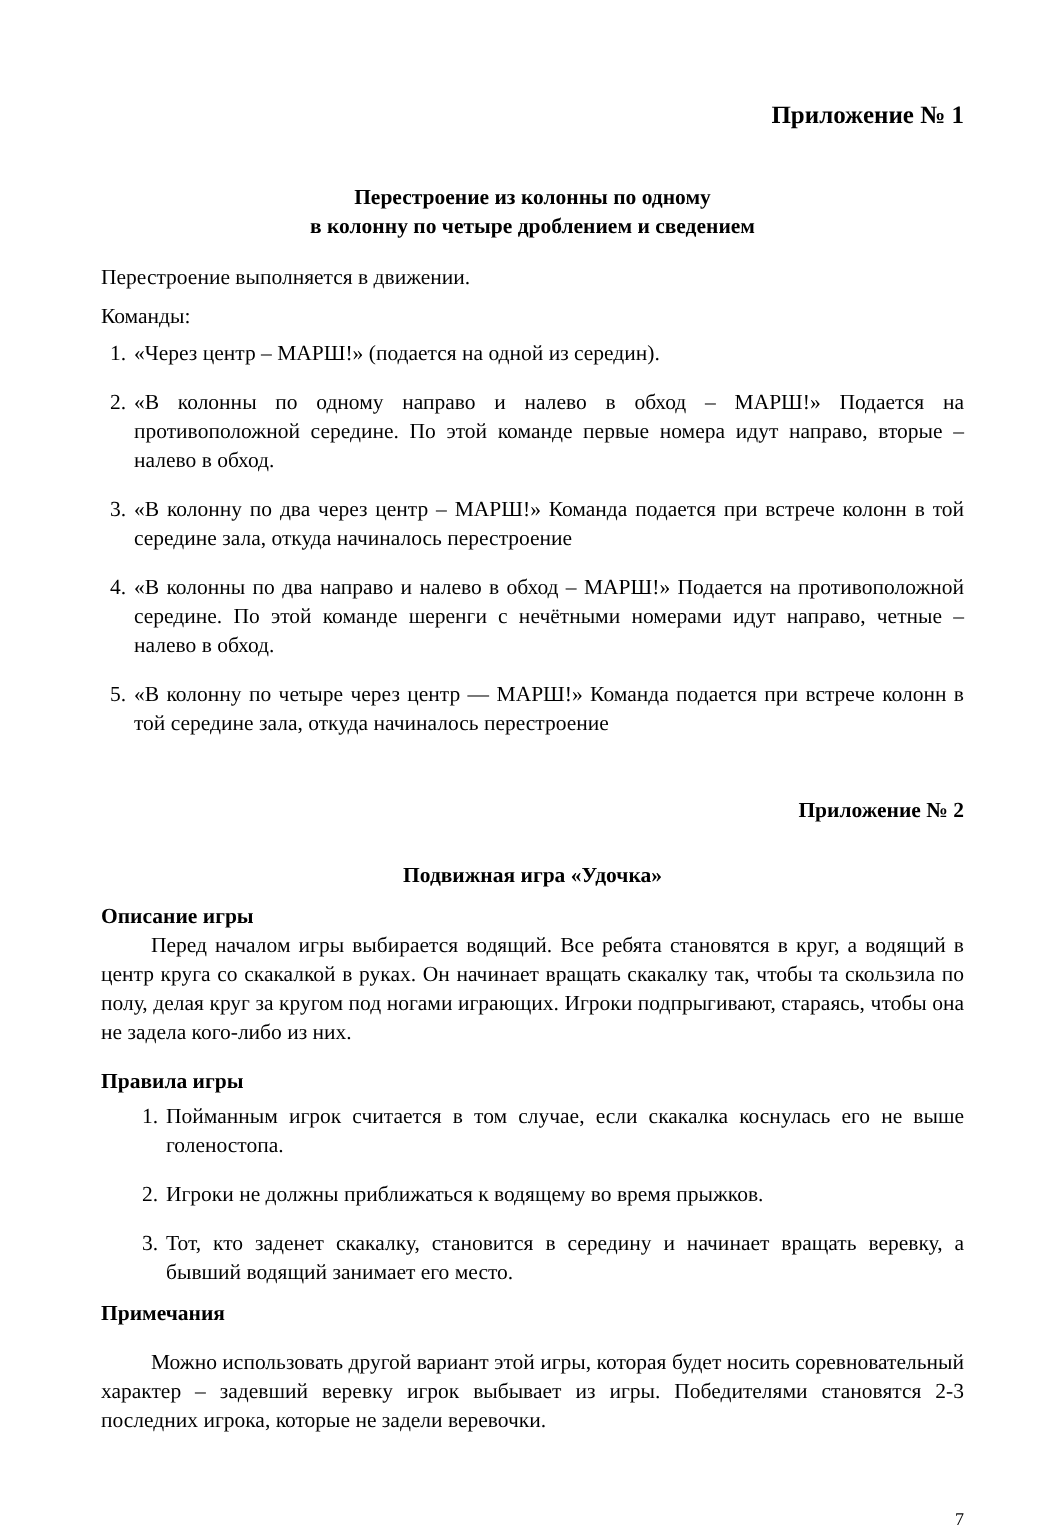Приложение № 1
Перестроение из колонны по одному
в колонну по четыре дроблением и сведением
Перестроение выполняется в движении.
Команды:
1. «Через центр – МАРШ!» (подается на одной из середин).
2. «В колонны по одному направо и налево в обход – МАРШ!» Подается на противоположной середине. По этой команде первые номера идут направо, вторые – налево в обход.
3. «В колонну по два через центр – МАРШ!» Команда подается при встрече колонн в той середине зала, откуда начиналось перестроение
4. «В колонны по два направо и налево в обход – МАРШ!» Подается на противоположной середине. По этой команде шеренги с нечётными номерами идут направо, четные – налево в обход.
5. «В колонну по четыре через центр — МАРШ!» Команда подается при встрече колонн в той середине зала, откуда начиналось перестроение
Приложение № 2
Подвижная игра «Удочка»
Описание игры
Перед началом игры выбирается водящий. Все ребята становятся в круг, а водящий в центр круга со скакалкой в руках. Он начинает вращать скакалку так, чтобы та скользила по полу, делая круг за кругом под ногами играющих. Игроки подпрыгивают, стараясь, чтобы она не задела кого-либо из них.
Правила игры
1. Пойманным игрок считается в том случае, если скакалка коснулась его не выше голеностопа.
2. Игроки не должны приближаться к водящему во время прыжков.
3. Тот, кто заденет скакалку, становится в середину и начинает вращать веревку, а бывший водящий занимает его место.
Примечания
Можно использовать другой вариант этой игры, которая будет носить соревновательный характер – задевший веревку игрок выбывает из игры. Победителями становятся 2-3 последних игрока, которые не задели веревочки.
7